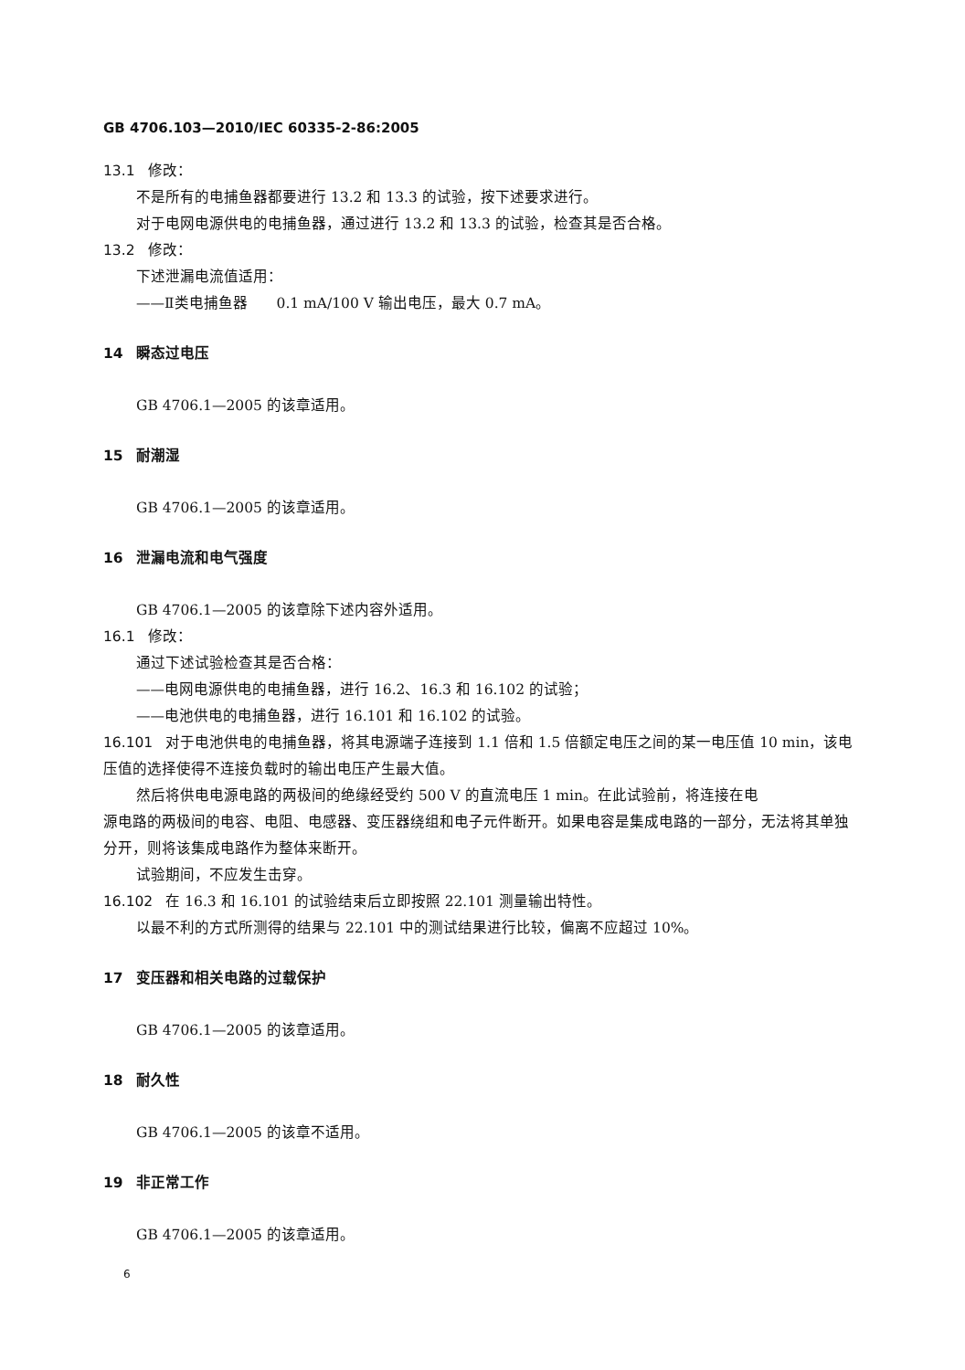GB 4706.103—2010/IEC 60335-2-86:2005
13.1 修改：
不是所有的电捕鱼器都要进行 13.2 和 13.3 的试验，按下述要求进行。
对于电网电源供电的电捕鱼器，通过进行 13.2 和 13.3 的试验，检查其是否合格。
13.2 修改：
下述泄漏电流值适用：
——Ⅱ类电捕鱼器　　0.1 mA/100 V 输出电压，最大 0.7 mA。
14 瞬态过电压
GB 4706.1—2005 的该章适用。
15 耐潮湿
GB 4706.1—2005 的该章适用。
16 泄漏电流和电气强度
GB 4706.1—2005 的该章除下述内容外适用。
16.1 修改：
通过下述试验检查其是否合格：
——电网电源供电的电捕鱼器，进行 16.2、16.3 和 16.102 的试验；
——电池供电的电捕鱼器，进行 16.101 和 16.102 的试验。
16.101 对于电池供电的电捕鱼器，将其电源端子连接到 1.1 倍和 1.5 倍额定电压之间的某一电压值 10 min，该电压值的选择使得不连接负载时的输出电压产生最大值。
然后将供电电源电路的两极间的绝缘经受约 500 V 的直流电压 1 min。在此试验前，将连接在电
源电路的两极间的电容、电阻、电感器、变压器绕组和电子元件断开。如果电容是集成电路的一部分，无法将其单独分开，则将该集成电路作为整体来断开。
试验期间，不应发生击穿。
16.102 在 16.3 和 16.101 的试验结束后立即按照 22.101 测量输出特性。
以最不利的方式所测得的结果与 22.101 中的测试结果进行比较，偏离不应超过 10%。
17 变压器和相关电路的过载保护
GB 4706.1—2005 的该章适用。
18 耐久性
GB 4706.1—2005 的该章不适用。
19 非正常工作
GB 4706.1—2005 的该章适用。
6